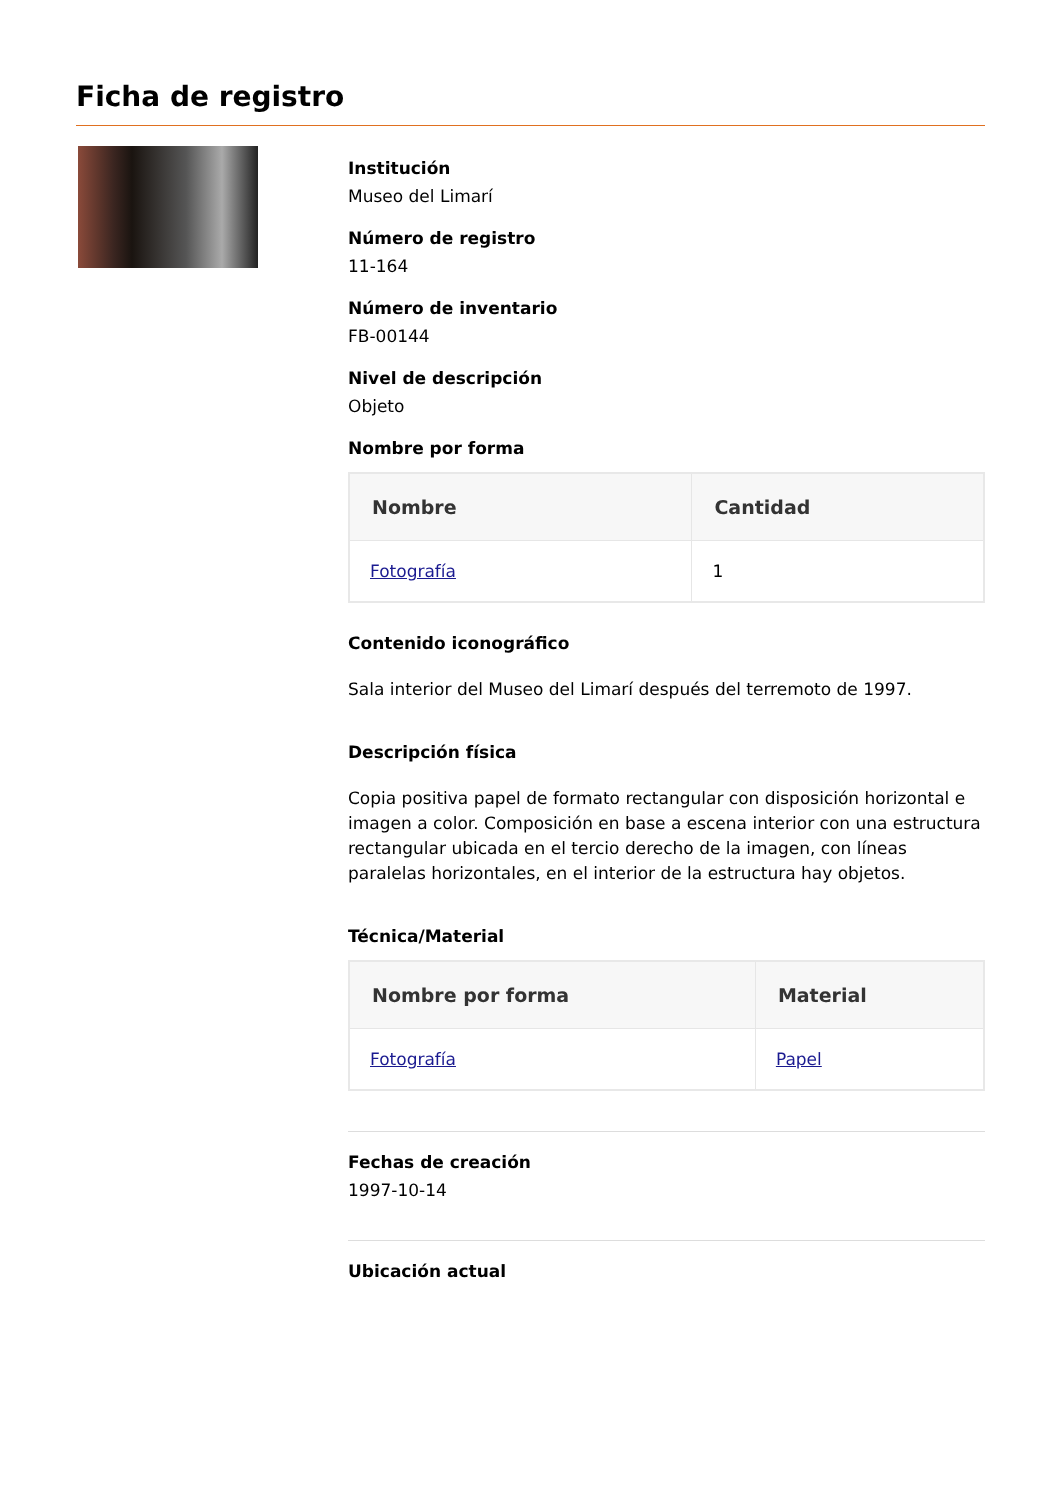Ficha de registro
Institución
Museo del Limarí
Número de registro
11-164
Número de inventario
FB-00144
Nivel de descripción
Objeto
Nombre por forma
| Nombre | Cantidad |
| --- | --- |
| Fotografía | 1 |
Contenido iconográfico
Sala interior del Museo del Limarí después del terremoto de 1997.
Descripción física
Copia positiva papel de formato rectangular con disposición horizontal e imagen a color. Composición en base a escena interior con una estructura rectangular ubicada en el tercio derecho de la imagen, con líneas paralelas horizontales, en el interior de la estructura hay objetos.
Técnica/Material
| Nombre por forma | Material |
| --- | --- |
| Fotografía | Papel |
Fechas de creación
1997-10-14
Ubicación actual